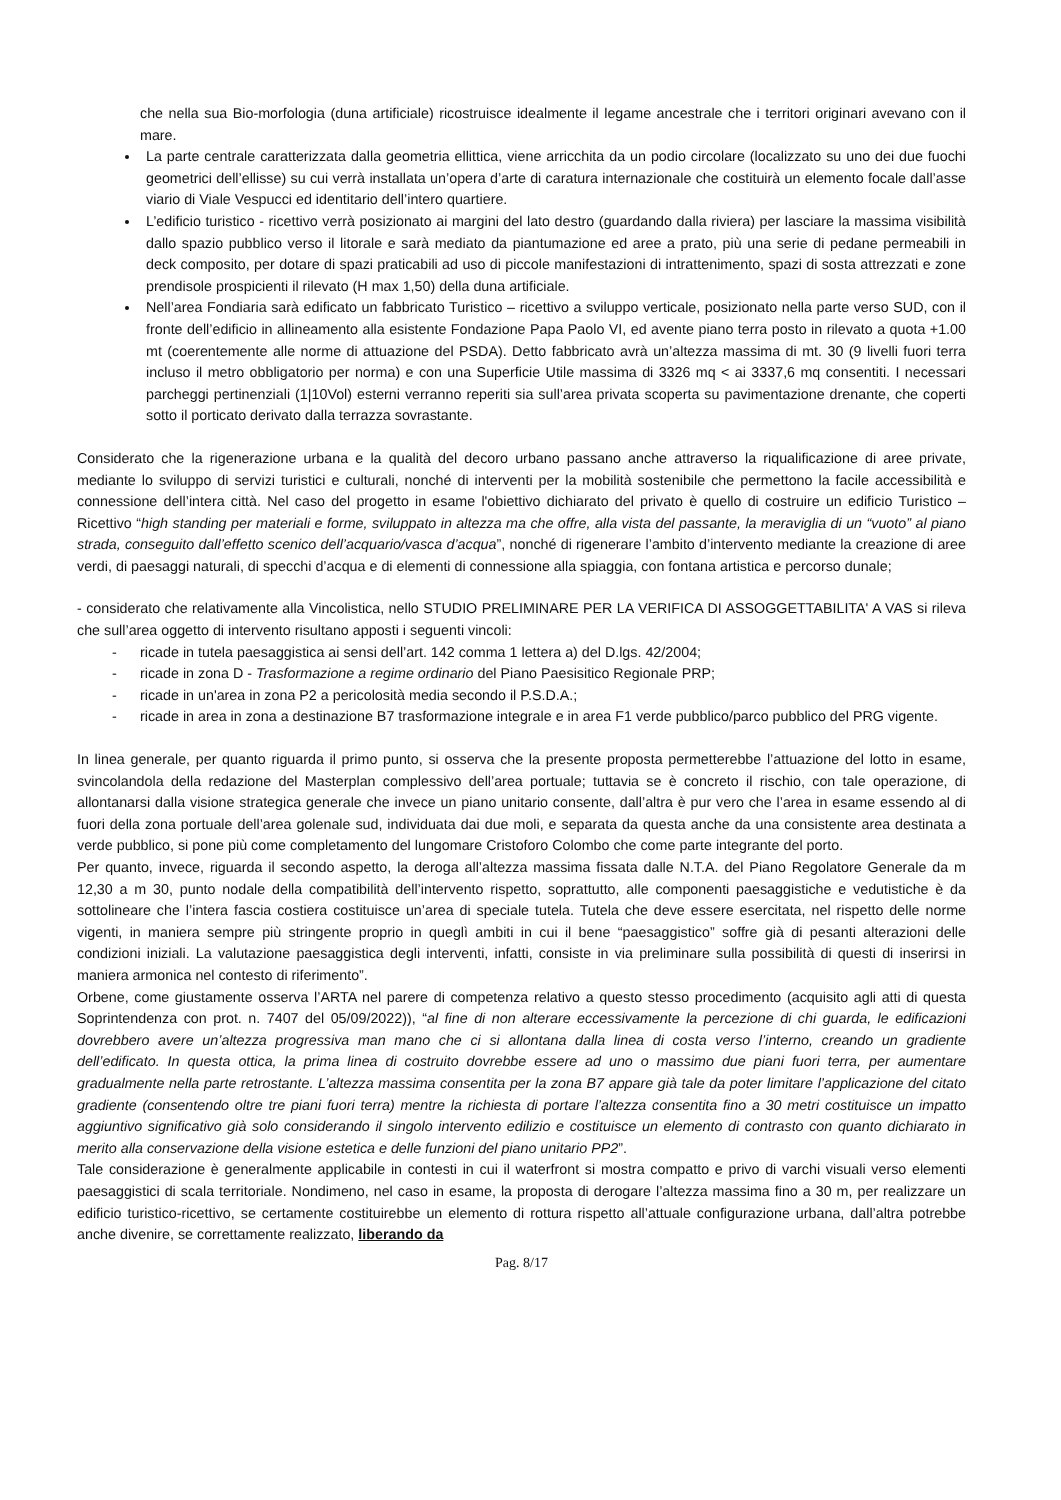che nella sua Bio-morfologia (duna artificiale) ricostruisce idealmente il legame ancestrale che i territori originari avevano con il mare.
La parte centrale caratterizzata dalla geometria ellittica, viene arricchita da un podio circolare (localizzato su uno dei due fuochi geometrici dell’ellisse) su cui verrà installata un’opera d’arte di caratura internazionale che costituirà un elemento focale dall’asse viario di Viale Vespucci ed identitario dell’intero quartiere.
L’edificio turistico - ricettivo verrà posizionato ai margini del lato destro (guardando dalla riviera) per lasciare la massima visibilità dallo spazio pubblico verso il litorale e sarà mediato da piantumazione ed aree a prato, più una serie di pedane permeabili in deck composito, per dotare di spazi praticabili ad uso di piccole manifestazioni di intrattenimento, spazi di sosta attrezzati e zone prendisole prospicienti il rilevato (H max 1,50) della duna artificiale.
Nell’area Fondiaria sarà edificato un fabbricato Turistico – ricettivo a sviluppo verticale, posizionato nella parte verso SUD, con il fronte dell’edificio in allineamento alla esistente Fondazione Papa Paolo VI, ed avente piano terra posto in rilevato a quota +1.00 mt (coerentemente alle norme di attuazione del PSDA). Detto fabbricato avrà un’altezza massima di mt. 30 (9 livelli fuori terra incluso il metro obbligatorio per norma) e con una Superficie Utile massima di 3326 mq < ai 3337,6 mq consentiti. I necessari parcheggi pertinenziali (1|10Vol) esterni verranno reperiti sia sull’area privata scoperta su pavimentazione drenante, che coperti sotto il porticato derivato dalla terrazza sovrastante.
Considerato che la rigenerazione urbana e la qualità del decoro urbano passano anche attraverso la riqualificazione di aree private, mediante lo sviluppo di servizi turistici e culturali, nonché di interventi per la mobilità sostenibile che permettono la facile accessibilità e connessione dell’intera città. Nel caso del progetto in esame l'obiettivo dichiarato del privato è quello di costruire un edificio Turistico – Ricettivo “high standing per materiali e forme, sviluppato in altezza ma che offre, alla vista del passante, la meraviglia di un “vuoto” al piano strada, conseguito dall’effetto scenico dell’acquario/vasca d’acqua”, nonché di rigenerare l’ambito d’intervento mediante la creazione di aree verdi, di paesaggi naturali, di specchi d’acqua e di elementi di connessione alla spiaggia, con fontana artistica e percorso dunale;
- considerato che relativamente alla Vincolistica, nello STUDIO PRELIMINARE PER LA VERIFICA DI ASSOGGETTABILITA' A VAS si rileva che sull’area oggetto di intervento risultano apposti i seguenti vincoli:
- ricade in tutela paesaggistica ai sensi dell’art. 142 comma 1 lettera a) del D.lgs. 42/2004;
- ricade in zona D - Trasformazione a regime ordinario del Piano Paesisitico Regionale PRP;
- ricade in un'area in zona P2 a pericolosità media secondo il P.S.D.A.;
- ricade in area in zona a destinazione B7 trasformazione integrale e in area F1 verde pubblico/parco pubblico del PRG vigente.
In linea generale, per quanto riguarda il primo punto, si osserva che la presente proposta permetterebbe l’attuazione del lotto in esame, svincolandola della redazione del Masterplan complessivo dell’area portuale; tuttavia se è concreto il rischio, con tale operazione, di allontanarsi dalla visione strategica generale che invece un piano unitario consente, dall’altra è pur vero che l’area in esame essendo al di fuori della zona portuale dell’area golenale sud, individuata dai due moli, e separata da questa anche da una consistente area destinata a verde pubblico, si pone più come completamento del lungomare Cristoforo Colombo che come parte integrante del porto.
Per quanto, invece, riguarda il secondo aspetto, la deroga all’altezza massima fissata dalle N.T.A. del Piano Regolatore Generale da m 12,30 a m 30, punto nodale della compatibilità dell’intervento rispetto, soprattutto, alle componenti paesaggistiche e vedutistiche è da sottolineare che l’intera fascia costiera costituisce un’area di speciale tutela. Tutela che deve essere esercitata, nel rispetto delle norme vigenti, in maniera sempre più stringente proprio in queglì ambiti in cui il bene “paesaggistico” soffre già di pesanti alterazioni delle condizioni iniziali. La valutazione paesaggistica degli interventi, infatti, consiste in via preliminare sulla possibilità di questi di inserirsi in maniera armonica nel contesto di riferimento”.
Orbene, come giustamente osserva l’ARTA nel parere di competenza relativo a questo stesso procedimento (acquisito agli atti di questa Soprintendenza con prot. n. 7407 del 05/09/2022)), “al fine di non alterare eccessivamente la percezione di chi guarda, le edificazioni dovrebbero avere un’altezza progressiva man mano che ci si allontana dalla linea di costa verso l’interno, creando un gradiente dell’edificato. In questa ottica, la prima linea di costruito dovrebbe essere ad uno o massimo due piani fuori terra, per aumentare gradualmente nella parte retrostante. L’altezza massima consentita per la zona B7 appare già tale da poter limitare l’applicazione del citato gradiente (consentendo oltre tre piani fuori terra) mentre la richiesta di portare l’altezza consentita fino a 30 metri costituisce un impatto aggiuntivo significativo già solo considerando il singolo intervento edilizio e costituisce un elemento di contrasto con quanto dichiarato in merito alla conservazione della visione estetica e delle funzioni del piano unitario PP2”.
Tale considerazione è generalmente applicabile in contesti in cui il waterfront si mostra compatto e privo di varchi visuali verso elementi paesaggistici di scala territoriale. Nondimeno, nel caso in esame, la proposta di derogare l’altezza massima fino a 30 m, per realizzare un edificio turistico-ricettivo, se certamente costituirebbe un elemento di rottura rispetto all’attuale configurazione urbana, dall’altra potrebbe anche divenire, se correttamente realizzato, liberando da
Pag. 8/17